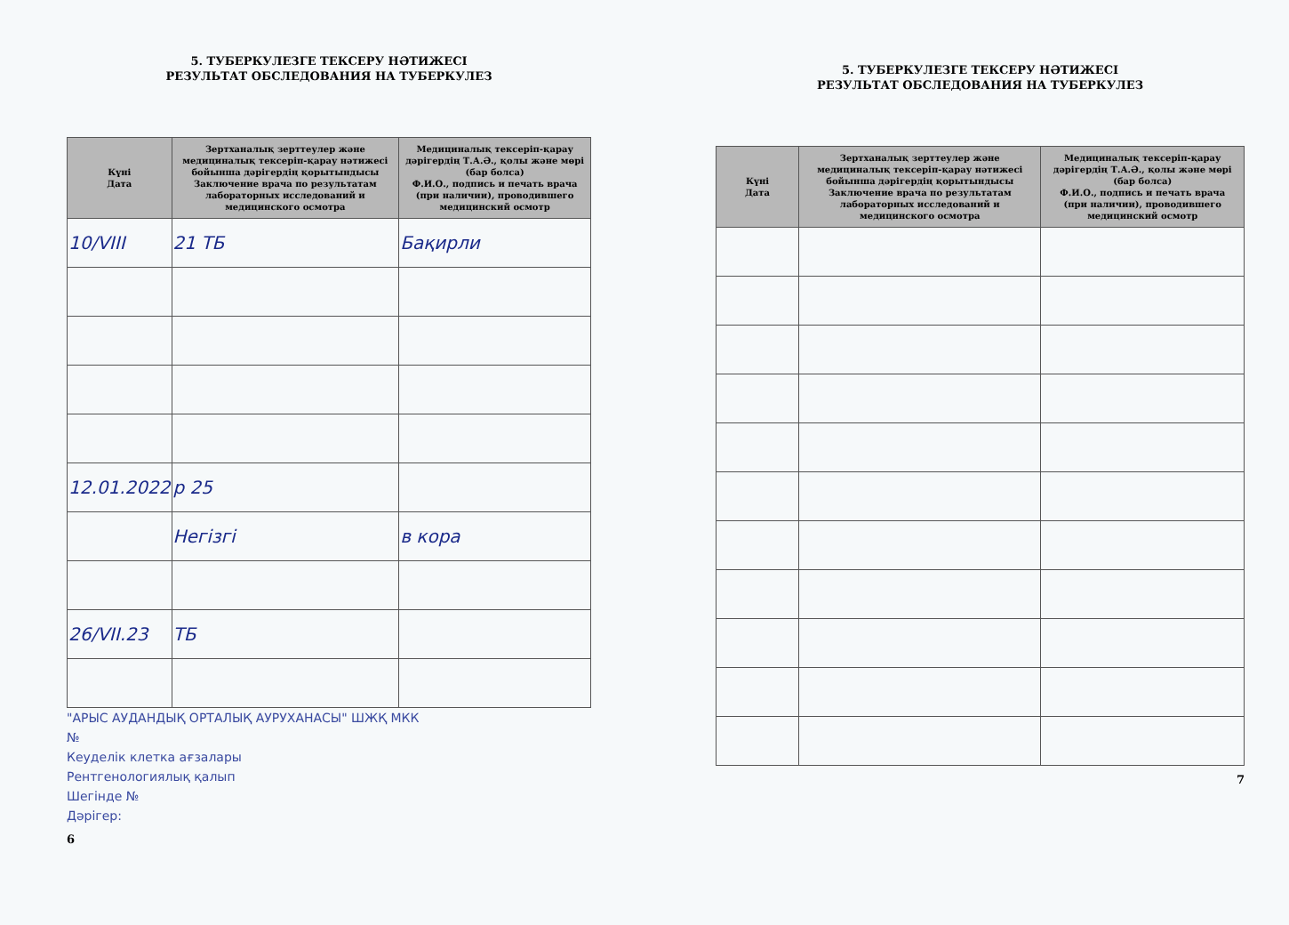5. ТУБЕРКУЛЕЗГЕ ТЕКСЕРУ НӘТИЖЕСІ
РЕЗУЛЬТАТ ОБСЛЕДОВАНИЯ НА ТУБЕРКУЛЕЗ
| Күні Дата | Зертханалық зерттеулер және медициналық тексеріп-қарау нәтижесі бойынша дәрігердің қорытындысы Заключение врача по результатам лабораторных исследований и медицинского осмотра | Медициналық тексеріп-қарау дәрігердің Т.А.Ә., қолы және мөрі (бар болса) Ф.И.О., подпись и печать врача (при наличии), проводившего медицинский осмотр |
| --- | --- | --- |
| 10/VIII | 21 ТБ | Бақирли |
| 12.01.2022 | р 25 | |
| | Негізгі | в кора |
| 26/VII.23 | ТБ | |
"АРЫС АУДАНДЫҚ ОРТАЛЫҚ АУРУХАНАСЫ" ШЖҚ МКК
№
Кеуделік клетка ағзалары
Рентгенологиялық қалып
Шегінде №
Дәрігер:
6
5. ТУБЕРКУЛЕЗГЕ ТЕКСЕРУ НӘТИЖЕСІ
РЕЗУЛЬТАТ ОБСЛЕДОВАНИЯ НА ТУБЕРКУЛЕЗ
| Күні Дата | Зертханалық зерттеулер және медициналық тексеріп-қарау нәтижесі бойынша дәрігердің қорытындысы Заключение врача по результатам лабораторных исследований и медицинского осмотра | Медициналық тексеріп-қарау дәрігердің Т.А.Ә., қолы және мөрі (бар болса) Ф.И.О., подпись и печать врача (при наличии), проводившего медицинский осмотр |
| --- | --- | --- |
7